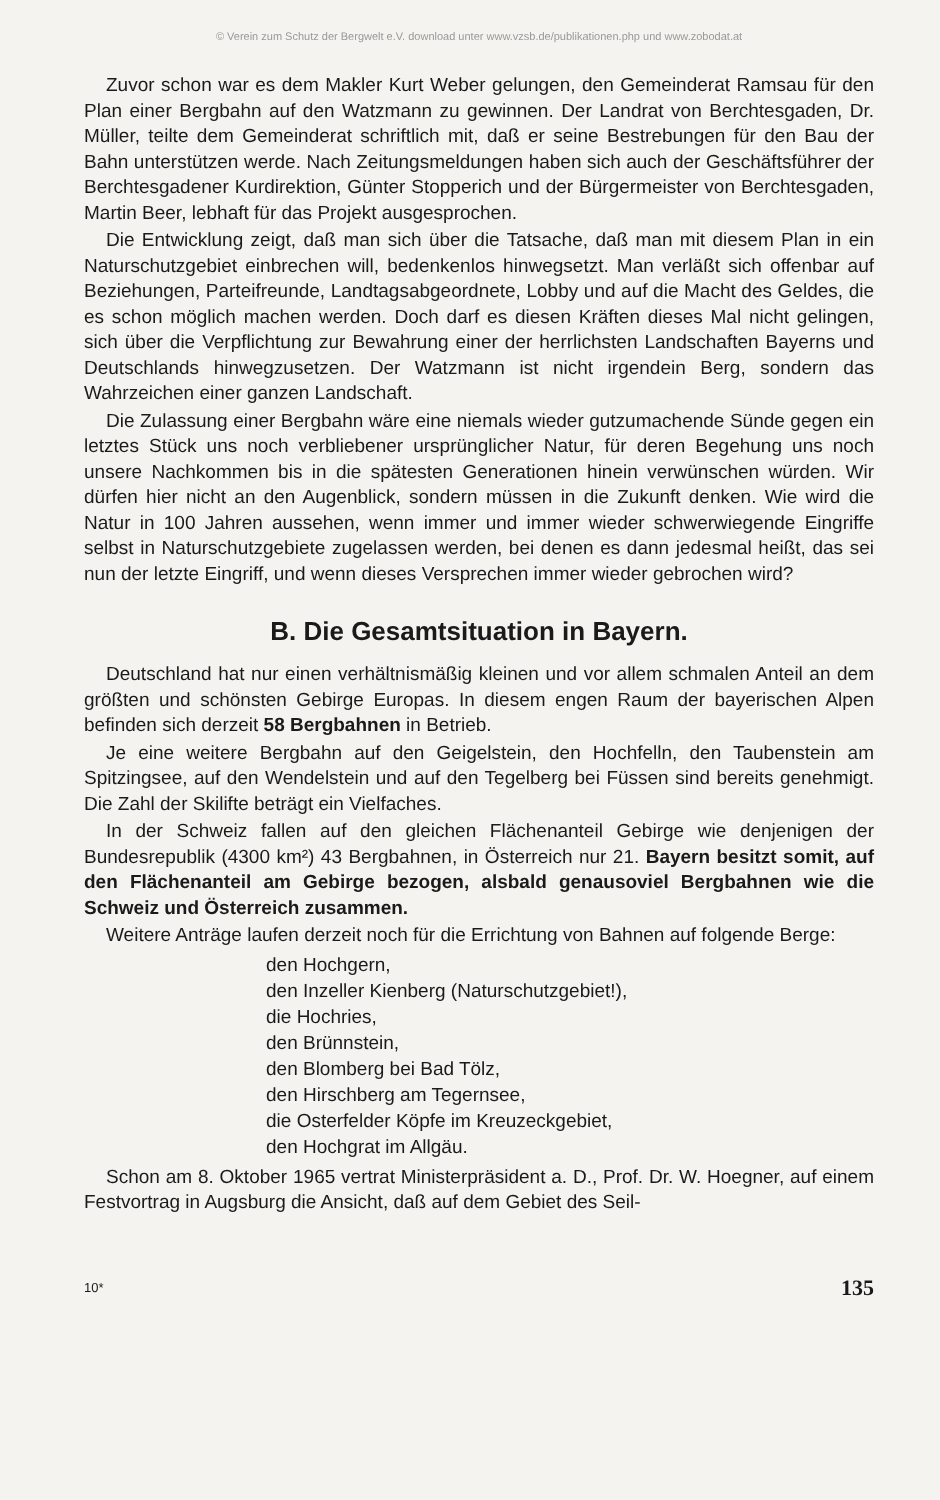© Verein zum Schutz der Bergwelt e.V. download unter www.vzsb.de/publikationen.php und www.zobodat.at
Zuvor schon war es dem Makler Kurt Weber gelungen, den Gemeinderat Ramsau für den Plan einer Bergbahn auf den Watzmann zu gewinnen. Der Landrat von Berchtesgaden, Dr. Müller, teilte dem Gemeinderat schriftlich mit, daß er seine Bestrebungen für den Bau der Bahn unterstützen werde. Nach Zeitungsmeldungen haben sich auch der Geschäftsführer der Berchtesgadener Kurdirektion, Günter Stopperich und der Bürgermeister von Berchtesgaden, Martin Beer, lebhaft für das Projekt ausgesprochen.
Die Entwicklung zeigt, daß man sich über die Tatsache, daß man mit diesem Plan in ein Naturschutzgebiet einbrechen will, bedenkenlos hinwegsetzt. Man verläßt sich offenbar auf Beziehungen, Parteifreunde, Landtagsabgeordnete, Lobby und auf die Macht des Geldes, die es schon möglich machen werden. Doch darf es diesen Kräften dieses Mal nicht gelingen, sich über die Verpflichtung zur Bewahrung einer der herrlichsten Landschaften Bayerns und Deutschlands hinwegzusetzen. Der Watzmann ist nicht irgendein Berg, sondern das Wahrzeichen einer ganzen Landschaft.
Die Zulassung einer Bergbahn wäre eine niemals wieder gutzumachende Sünde gegen ein letztes Stück uns noch verbliebener ursprünglicher Natur, für deren Begehung uns noch unsere Nachkommen bis in die spätesten Generationen hinein verwünschen würden. Wir dürfen hier nicht an den Augenblick, sondern müssen in die Zukunft denken. Wie wird die Natur in 100 Jahren aussehen, wenn immer und immer wieder schwerwiegende Eingriffe selbst in Naturschutzgebiete zugelassen werden, bei denen es dann jedesmal heißt, das sei nun der letzte Eingriff, und wenn dieses Versprechen immer wieder gebrochen wird?
B. Die Gesamtsituation in Bayern.
Deutschland hat nur einen verhältnismäßig kleinen und vor allem schmalen Anteil an dem größten und schönsten Gebirge Europas. In diesem engen Raum der bayerischen Alpen befinden sich derzeit 58 Bergbahnen in Betrieb.
Je eine weitere Bergbahn auf den Geigelstein, den Hochfelln, den Taubenstein am Spitzingsee, auf den Wendelstein und auf den Tegelberg bei Füssen sind bereits genehmigt. Die Zahl der Skilifte beträgt ein Vielfaches.
In der Schweiz fallen auf den gleichen Flächenanteil Gebirge wie denjenigen der Bundesrepublik (4300 km²) 43 Bergbahnen, in Österreich nur 21. Bayern besitzt somit, auf den Flächenanteil am Gebirge bezogen, alsbald genausoviel Bergbahnen wie die Schweiz und Österreich zusammen.
Weitere Anträge laufen derzeit noch für die Errichtung von Bahnen auf folgende Berge:
den Hochgern,
den Inzeller Kienberg (Naturschutzgebiet!),
die Hochries,
den Brünnstein,
den Blomberg bei Bad Tölz,
den Hirschberg am Tegernsee,
die Osterfelder Köpfe im Kreuzeckgebiet,
den Hochgrat im Allgäu.
Schon am 8. Oktober 1965 vertrat Ministerpräsident a. D., Prof. Dr. W. Hoegner, auf einem Festvortrag in Augsburg die Ansicht, daß auf dem Gebiet des Seil-
10* 135